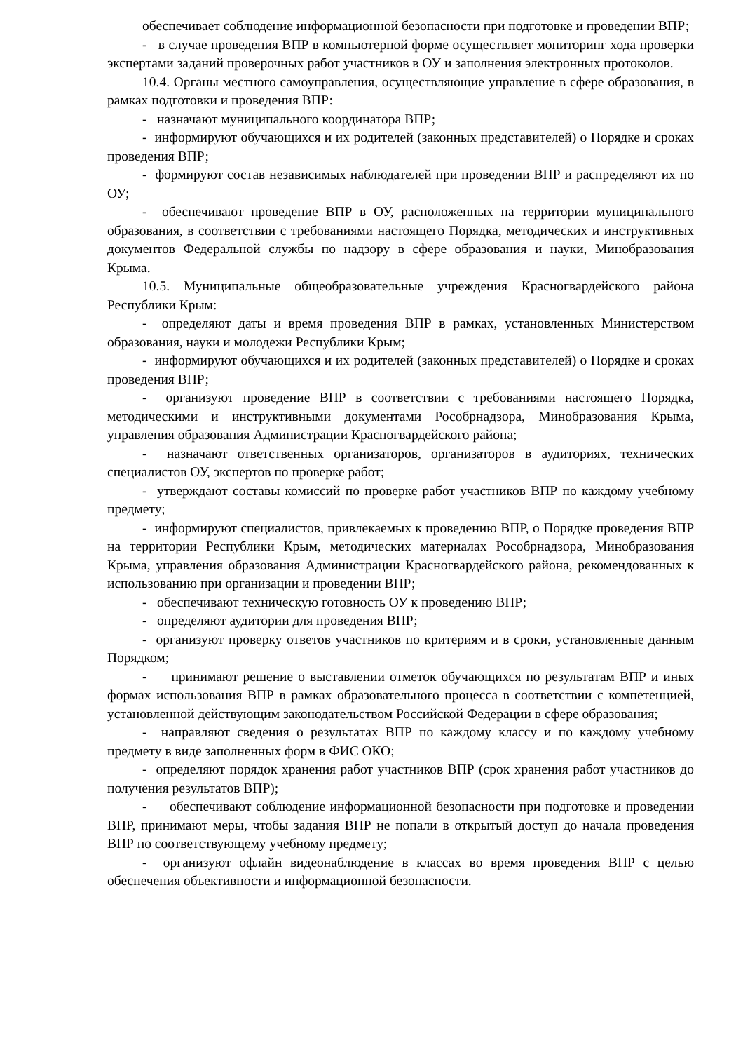обеспечивает соблюдение информационной безопасности при подготовке и проведении ВПР;
- в случае проведения ВПР в компьютерной форме осуществляет мониторинг хода проверки экспертами заданий проверочных работ участников в ОУ и заполнения электронных протоколов.
10.4. Органы местного самоуправления, осуществляющие управление в сфере образования, в рамках подготовки и проведения ВПР:
- назначают муниципального координатора ВПР;
- информируют обучающихся и их родителей (законных представителей) о Порядке и сроках проведения ВПР;
- формируют состав независимых наблюдателей при проведении ВПР и распределяют их по ОУ;
- обеспечивают проведение ВПР в ОУ, расположенных на территории муниципального образования, в соответствии с требованиями настоящего Порядка, методических и инструктивных документов Федеральной службы по надзору в сфере образования и науки, Минобразования Крыма.
10.5. Муниципальные общеобразовательные учреждения Красногвардейского района Республики Крым:
- определяют даты и время проведения ВПР в рамках, установленных Министерством образования, науки и молодежи Республики Крым;
- информируют обучающихся и их родителей (законных представителей) о Порядке и сроках проведения ВПР;
- организуют проведение ВПР в соответствии с требованиями настоящего Порядка, методическими и инструктивными документами Рособрнадзора, Минобразования Крыма, управления образования Администрации Красногвардейского района;
- назначают ответственных организаторов, организаторов в аудиториях, технических специалистов ОУ, экспертов по проверке работ;
- утверждают составы комиссий по проверке работ участников ВПР по каждому учебному предмету;
- информируют специалистов, привлекаемых к проведению ВПР, о Порядке проведения ВПР на территории Республики Крым, методических материалах Рособрнадзора, Минобразования Крыма, управления образования Администрации Красногвардейского района, рекомендованных к использованию при организации и проведении ВПР;
- обеспечивают техническую готовность ОУ к проведению ВПР;
- определяют аудитории для проведения ВПР;
- организуют проверку ответов участников по критериям и в сроки, установленные данным Порядком;
- принимают решение о выставлении отметок обучающихся по результатам ВПР и иных формах использования ВПР в рамках образовательного процесса в соответствии с компетенцией, установленной действующим законодательством Российской Федерации в сфере образования;
- направляют сведения о результатах ВПР по каждому классу и по каждому учебному предмету в виде заполненных форм в ФИС ОКО;
- определяют порядок хранения работ участников ВПР (срок хранения работ участников до получения результатов ВПР);
- обеспечивают соблюдение информационной безопасности при подготовке и проведении ВПР, принимают меры, чтобы задания ВПР не попали в открытый доступ до начала проведения ВПР по соответствующему учебному предмету;
- организуют офлайн видеонаблюдение в классах во время проведения ВПР с целью обеспечения объективности и информационной безопасности.